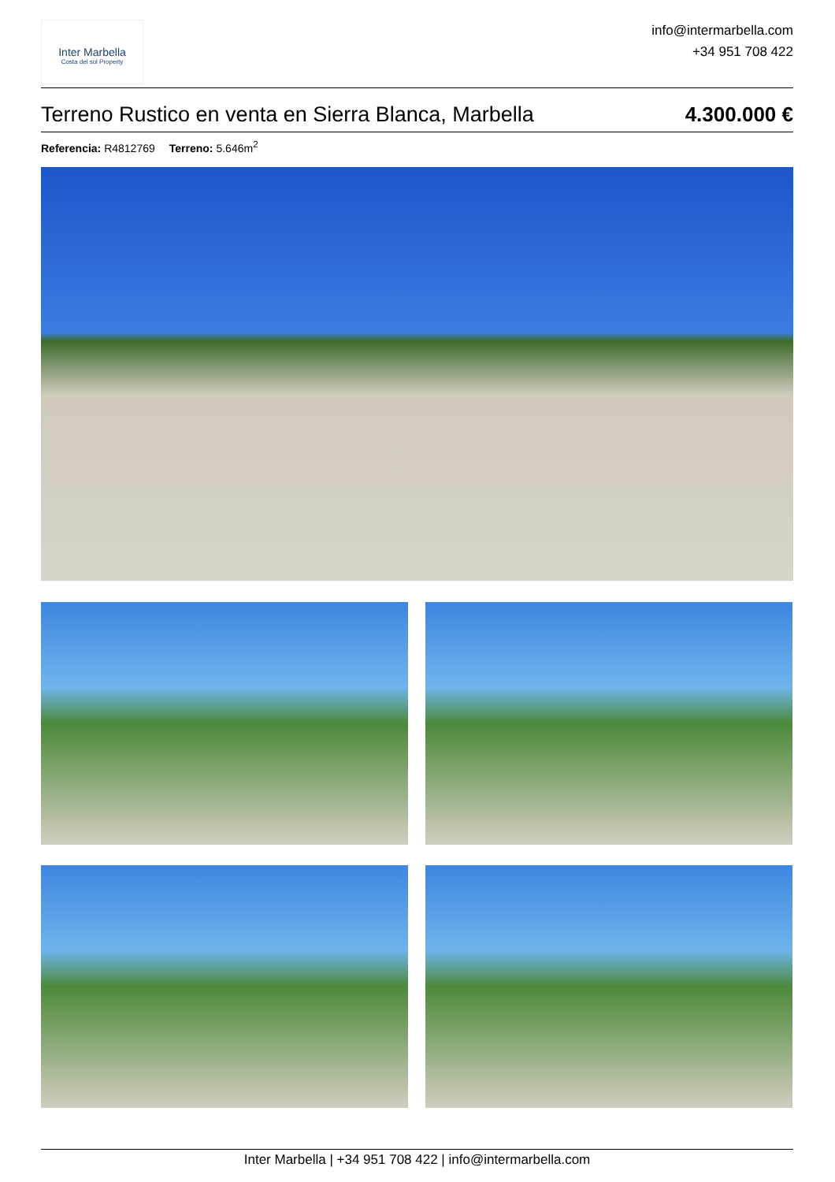Inter Marbella
Costa del sol Property
info@intermarbella.com
+34 951 708 422
Terreno Rustico en venta en Sierra Blanca, Marbella 4.300.000 €
Referencia: R4812769 Terreno: 5.646m<sup>2</sup>
Inter Marbella | +34 951 708 422 | info@intermarbella.com